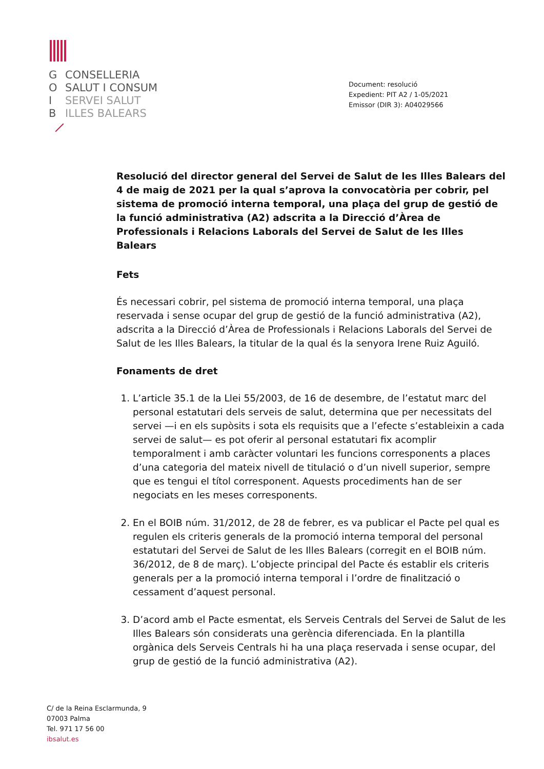G CONSELLERIA
O SALUT I CONSUM
I SERVEI SALUT
B ILLES BALEARS
Document: resolució
Expedient: PIT A2 / 1-05/2021
Emissor (DIR 3): A04029566
Resolució del director general del Servei de Salut de les Illes Balears del 4 de maig de 2021 per la qual s’aprova la convocatòria per cobrir, pel sistema de promoció interna temporal, una plaça del grup de gestió de la funció administrativa (A2) adscrita a la Direcció d’Àrea de Professionals i Relacions Laborals del Servei de Salut de les Illes Balears
Fets
És necessari cobrir, pel sistema de promoció interna temporal, una plaça reservada i sense ocupar del grup de gestió de la funció administrativa (A2), adscrita a la Direcció d’Àrea de Professionals i Relacions Laborals del Servei de Salut de les Illes Balears, la titular de la qual és la senyora Irene Ruiz Aguiló.
Fonaments de dret
1. L’article 35.1 de la Llei 55/2003, de 16 de desembre, de l’estatut marc del personal estatutari dels serveis de salut, determina que per necessitats del servei —i en els supòsits i sota els requisits que a l’efecte s’estableixin a cada servei de salut— es pot oferir al personal estatutari fix acomplir temporalment i amb caràcter voluntari les funcions corresponents a places d’una categoria del mateix nivell de titulació o d’un nivell superior, sempre que es tengui el títol corresponent. Aquests procediments han de ser negociats en les meses corresponents.
2. En el BOIB núm. 31/2012, de 28 de febrer, es va publicar el Pacte pel qual es regulen els criteris generals de la promoció interna temporal del personal estatutari del Servei de Salut de les Illes Balears (corregit en el BOIB núm. 36/2012, de 8 de març). L’objecte principal del Pacte és establir els criteris generals per a la promoció interna temporal i l’ordre de finalització o cessament d’aquest personal.
3. D’acord amb el Pacte esmentat, els Serveis Centrals del Servei de Salut de les Illes Balears són considerats una gerència diferenciada. En la plantilla orgànica dels Serveis Centrals hi ha una plaça reservada i sense ocupar, del grup de gestió de la funció administrativa (A2).
C/ de la Reina Esclarmunda, 9
07003 Palma
Tel. 971 17 56 00
ibsalut.es